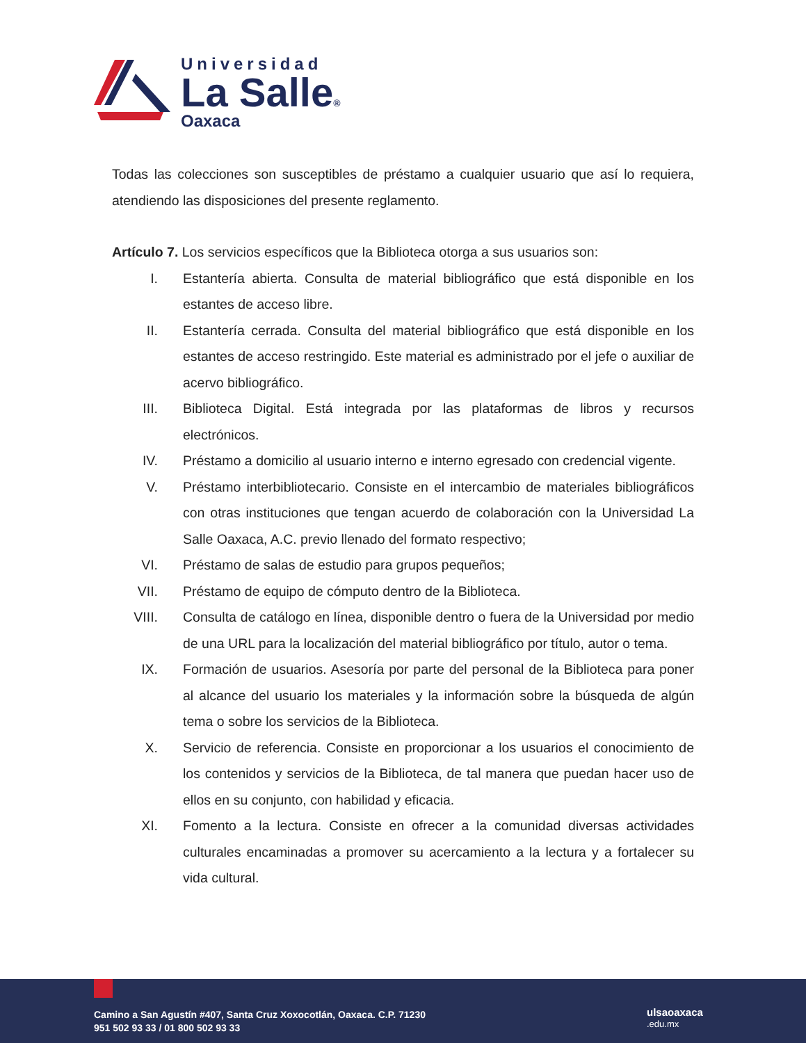Universidad
La Salle®
Oaxaca
Todas las colecciones son susceptibles de préstamo a cualquier usuario que así lo requiera, atendiendo las disposiciones del presente reglamento.
Artículo 7. Los servicios específicos que la Biblioteca otorga a sus usuarios son:
I. Estantería abierta. Consulta de material bibliográfico que está disponible en los estantes de acceso libre.
II. Estantería cerrada. Consulta del material bibliográfico que está disponible en los estantes de acceso restringido. Este material es administrado por el jefe o auxiliar de acervo bibliográfico.
III. Biblioteca Digital. Está integrada por las plataformas de libros y recursos electrónicos.
IV. Préstamo a domicilio al usuario interno e interno egresado con credencial vigente.
V. Préstamo interbibliotecario. Consiste en el intercambio de materiales bibliográficos con otras instituciones que tengan acuerdo de colaboración con la Universidad La Salle Oaxaca, A.C. previo llenado del formato respectivo;
VI. Préstamo de salas de estudio para grupos pequeños;
VII. Préstamo de equipo de cómputo dentro de la Biblioteca.
VIII. Consulta de catálogo en línea, disponible dentro o fuera de la Universidad por medio de una URL para la localización del material bibliográfico por título, autor o tema.
IX. Formación de usuarios. Asesoría por parte del personal de la Biblioteca para poner al alcance del usuario los materiales y la información sobre la búsqueda de algún tema o sobre los servicios de la Biblioteca.
X. Servicio de referencia. Consiste en proporcionar a los usuarios el conocimiento de los contenidos y servicios de la Biblioteca, de tal manera que puedan hacer uso de ellos en su conjunto, con habilidad y eficacia.
XI. Fomento a la lectura. Consiste en ofrecer a la comunidad diversas actividades culturales encaminadas a promover su acercamiento a la lectura y a fortalecer su vida cultural.
Camino a San Agustín #407, Santa Cruz Xoxocotlán, Oaxaca. C.P. 71230
951 502 93 33 / 01 800 502 93 33
ulsaoaxaca
.edu.mx